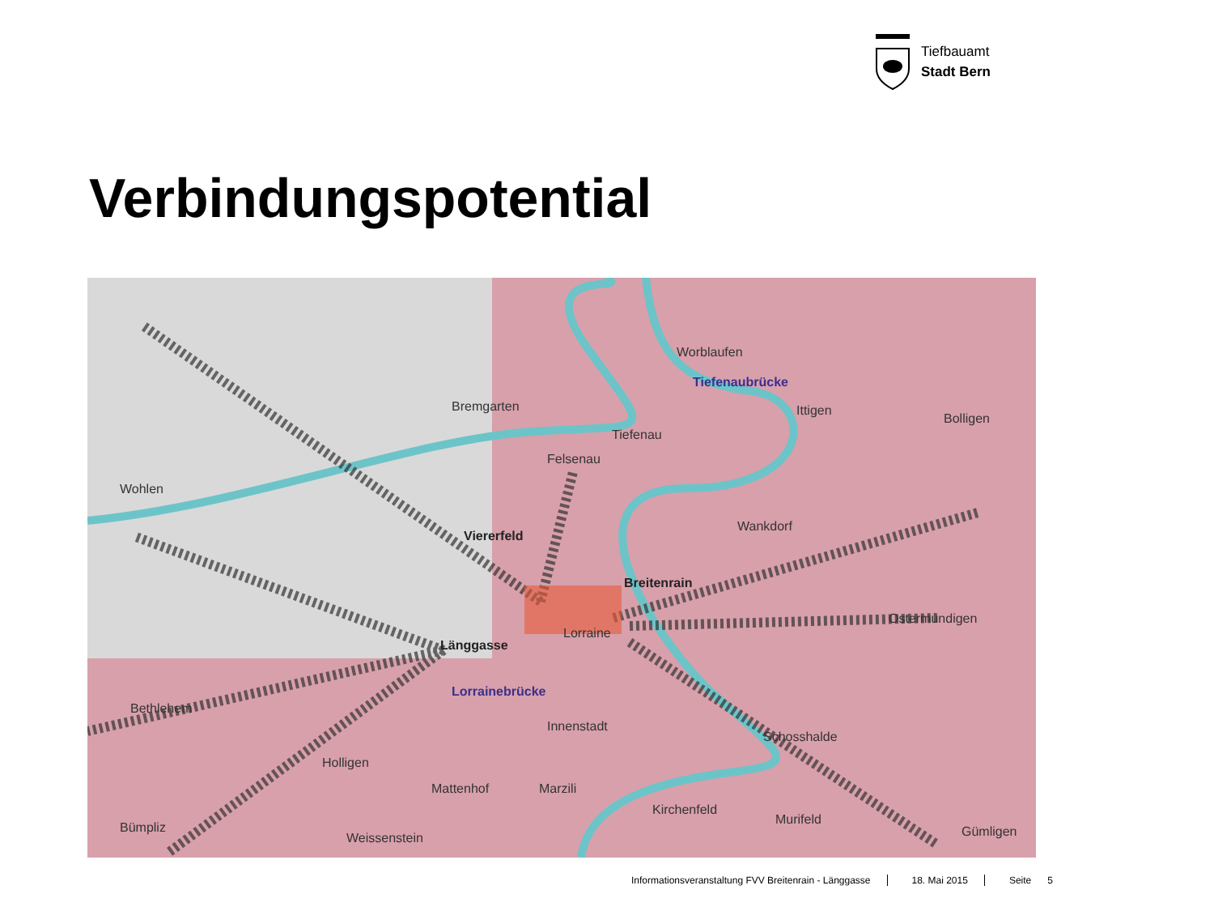Tiefbauamt
Stadt Bern
Verbindungspotential
Worblaufen
Tiefenaubrücke
Bremgarten Ittigen
Bolligen
Tiefenau
Felsenau
Wohlen
Wankdorf
Viererfeld
Breitenrain
Ostermundigen
Lorraine
Länggasse
Lorrainebrücke
Bethlehem
Innenstadt
Schosshalde
Holligen
Mattenhof Marzili
Kirchenfeld
Murifeld
Bümpliz Gümligen
Weissenstein
Informationsveranstaltung FVV Breitenrain - Länggasse 18. Mai 2015 Seite 5